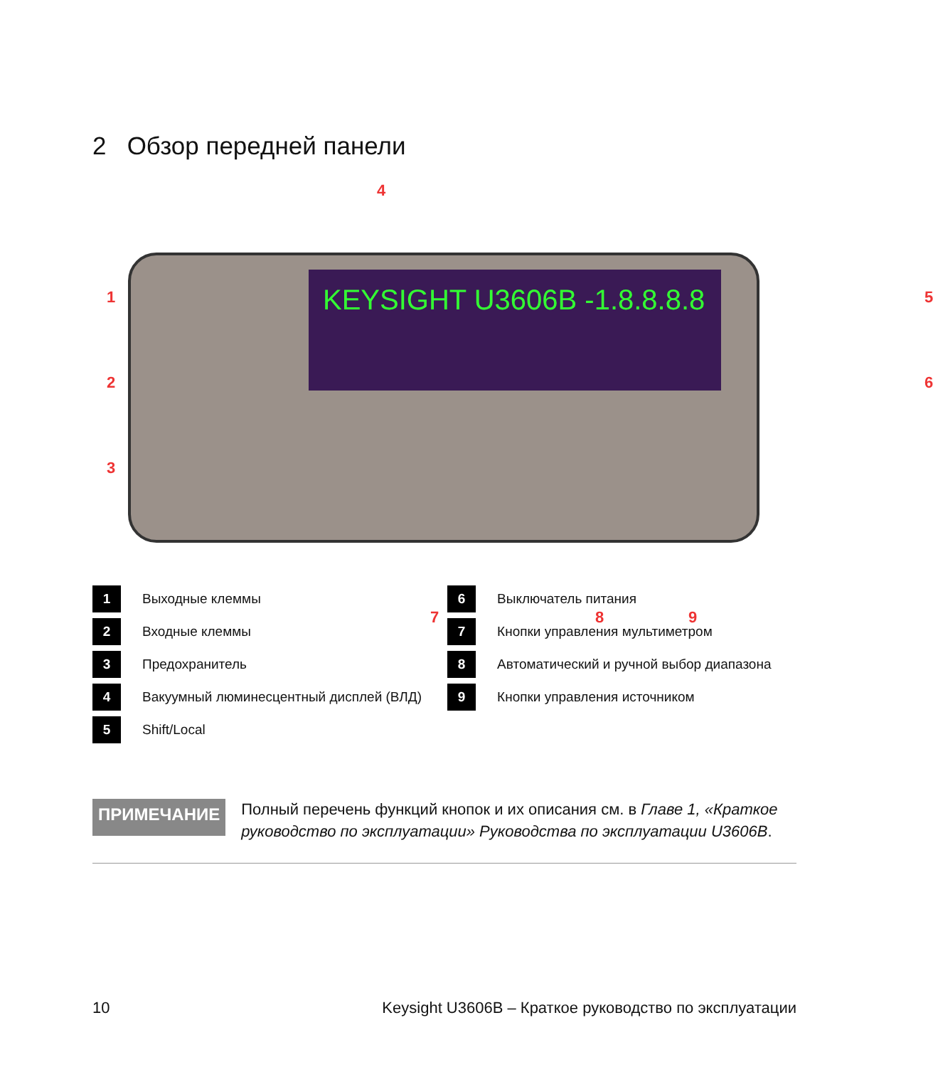2 Обзор передней панели
KEYSIGHT U3606B -1.8.8.8.8
4
1
2
3
5
6
7 8 9
| 1 | Выходные клеммы | 6 | Выключатель питания |
| 2 | Входные клеммы | 7 | Кнопки управления мультиметром |
| 3 | Предохранитель | 8 | Автоматический и ручной выбор диапазона |
| 4 | Вакуумный люминесцентный дисплей (ВЛД) | 9 | Кнопки управления источником |
| 5 | Shift/Local | | |
ПРИМЕЧАНИЕ
Полный перечень функций кнопок и их описания см. в Главе 1, «Краткое руководство по эксплуатации» Руководства по эксплуатации U3606B.
10 Keysight U3606B – Краткое руководство по эксплуатации